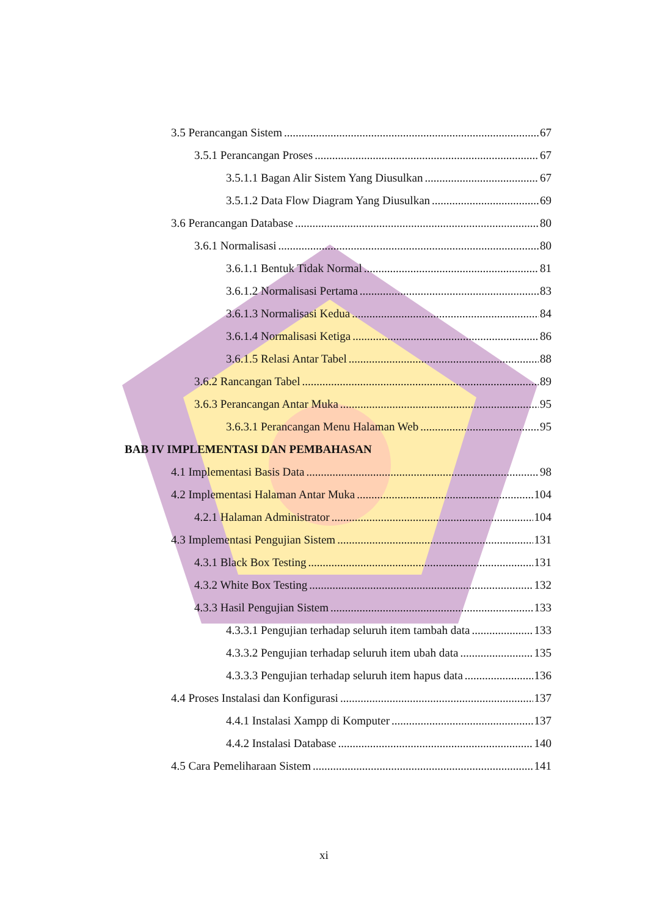3.5 Perancangan Sistem 67
3.5.1 Perancangan Proses 67
3.5.1.1 Bagan Alir Sistem Yang Diusulkan 67
3.5.1.2 Data Flow Diagram Yang Diusulkan 69
3.6 Perancangan Database 80
3.6.1 Normalisasi 80
3.6.1.1 Bentuk Tidak Normal 81
3.6.1.2 Normalisasi Pertama 83
3.6.1.3 Normalisasi Kedua 84
3.6.1.4 Normalisasi Ketiga 86
3.6.1.5 Relasi Antar Tabel 88
3.6.2 Rancangan Tabel 89
3.6.3 Perancangan Antar Muka 95
3.6.3.1 Perancangan Menu Halaman Web 95
BAB IV IMPLEMENTASI DAN PEMBAHASAN
4.1 Implementasi Basis Data 98
4.2 Implementasi Halaman Antar Muka 104
4.2.1 Halaman Administrator 104
4.3 Implementasi Pengujian Sistem 131
4.3.1 Black Box Testing 131
4.3.2 White Box Testing 132
4.3.3 Hasil Pengujian Sistem 133
4.3.3.1 Pengujian terhadap seluruh item tambah data 133
4.3.3.2 Pengujian terhadap seluruh item ubah data 135
4.3.3.3 Pengujian terhadap seluruh item hapus data 136
4.4 Proses Instalasi dan Konfigurasi 137
4.4.1 Instalasi Xampp di Komputer 137
4.4.2 Instalasi Database 140
4.5 Cara Pemeliharaan Sistem 141
xi